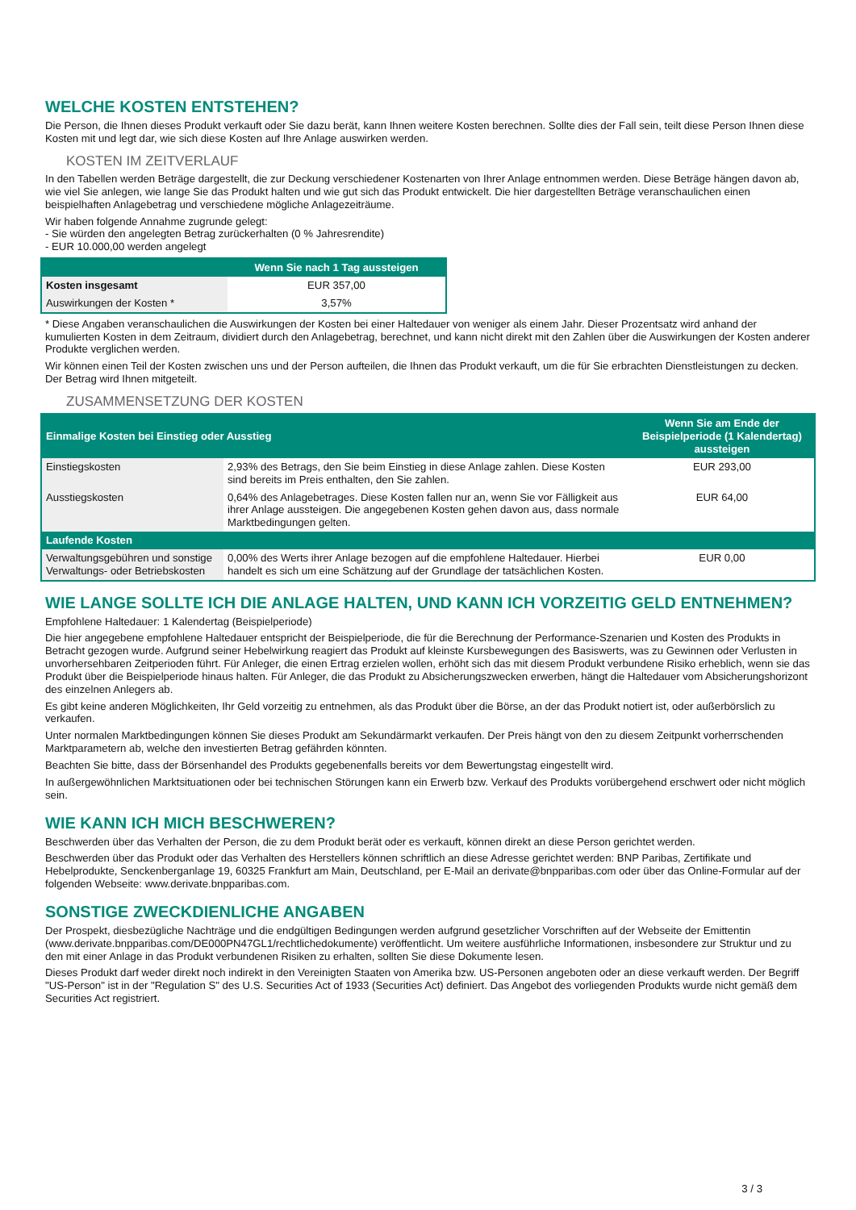WELCHE KOSTEN ENTSTEHEN?
Die Person, die Ihnen dieses Produkt verkauft oder Sie dazu berät, kann Ihnen weitere Kosten berechnen. Sollte dies der Fall sein, teilt diese Person Ihnen diese Kosten mit und legt dar, wie sich diese Kosten auf Ihre Anlage auswirken werden.
KOSTEN IM ZEITVERLAUF
In den Tabellen werden Beträge dargestellt, die zur Deckung verschiedener Kostenarten von Ihrer Anlage entnommen werden. Diese Beträge hängen davon ab, wie viel Sie anlegen, wie lange Sie das Produkt halten und wie gut sich das Produkt entwickelt. Die hier dargestellten Beträge veranschaulichen einen beispielhaften Anlagebetrag und verschiedene mögliche Anlagezeiträume.
Wir haben folgende Annahme zugrunde gelegt:
- Sie würden den angelegten Betrag zurückerhalten (0 % Jahresrendite)
- EUR 10.000,00 werden angelegt
| | Wenn Sie nach 1 Tag aussteigen |
| --- | --- |
| Kosten insgesamt | EUR 357,00 |
| Auswirkungen der Kosten * | 3,57% |
* Diese Angaben veranschaulichen die Auswirkungen der Kosten bei einer Haltedauer von weniger als einem Jahr. Dieser Prozentsatz wird anhand der kumulierten Kosten in dem Zeitraum, dividiert durch den Anlagebetrag, berechnet, und kann nicht direkt mit den Zahlen über die Auswirkungen der Kosten anderer Produkte verglichen werden.
Wir können einen Teil der Kosten zwischen uns und der Person aufteilen, die Ihnen das Produkt verkauft, um die für Sie erbrachten Dienstleistungen zu decken. Der Betrag wird Ihnen mitgeteilt.
ZUSAMMENSETZUNG DER KOSTEN
| Einmalige Kosten bei Einstieg oder Ausstieg | | Wenn Sie am Ende der Beispielperiode (1 Kalendertag) aussteigen |
| --- | --- | --- |
| Einstiegskosten | 2,93% des Betrags, den Sie beim Einstieg in diese Anlage zahlen. Diese Kosten sind bereits im Preis enthalten, den Sie zahlen. | EUR 293,00 |
| Ausstiegskosten | 0,64% des Anlagebetrages. Diese Kosten fallen nur an, wenn Sie vor Fälligkeit aus ihrer Anlage aussteigen. Die angegebenen Kosten gehen davon aus, dass normale Marktbedingungen gelten. | EUR 64,00 |
| Laufende Kosten | | |
| Verwaltungsgebühren und sonstige Verwaltungs- oder Betriebskosten | 0,00% des Werts ihrer Anlage bezogen auf die empfohlene Haltedauer. Hierbei handelt es sich um eine Schätzung auf der Grundlage der tatsächlichen Kosten. | EUR 0,00 |
WIE LANGE SOLLTE ICH DIE ANLAGE HALTEN, UND KANN ICH VORZEITIG GELD ENTNEHMEN?
Empfohlene Haltedauer: 1 Kalendertag (Beispielperiode)
Die hier angegebene empfohlene Haltedauer entspricht der Beispielperiode, die für die Berechnung der Performance-Szenarien und Kosten des Produkts in Betracht gezogen wurde. Aufgrund seiner Hebelwirkung reagiert das Produkt auf kleinste Kursbewegungen des Basiswerts, was zu Gewinnen oder Verlusten in unvorhersehbaren Zeitperioden führt. Für Anleger, die einen Ertrag erzielen wollen, erhöht sich das mit diesem Produkt verbundene Risiko erheblich, wenn sie das Produkt über die Beispielperiode hinaus halten. Für Anleger, die das Produkt zu Absicherungszwecken erwerben, hängt die Haltedauer vom Absicherungshorizont des einzelnen Anlegers ab.
Es gibt keine anderen Möglichkeiten, Ihr Geld vorzeitig zu entnehmen, als das Produkt über die Börse, an der das Produkt notiert ist, oder außerbörslich zu verkaufen.
Unter normalen Marktbedingungen können Sie dieses Produkt am Sekundärmarkt verkaufen. Der Preis hängt von den zu diesem Zeitpunkt vorherrschenden Marktparametern ab, welche den investierten Betrag gefährden könnten.
Beachten Sie bitte, dass der Börsenhandel des Produkts gegebenenfalls bereits vor dem Bewertungstag eingestellt wird.
In außergewöhnlichen Marktsituationen oder bei technischen Störungen kann ein Erwerb bzw. Verkauf des Produkts vorübergehend erschwert oder nicht möglich sein.
WIE KANN ICH MICH BESCHWEREN?
Beschwerden über das Verhalten der Person, die zu dem Produkt berät oder es verkauft, können direkt an diese Person gerichtet werden.
Beschwerden über das Produkt oder das Verhalten des Herstellers können schriftlich an diese Adresse gerichtet werden: BNP Paribas, Zertifikate und Hebelprodukte, Senckenberganlage 19, 60325 Frankfurt am Main, Deutschland, per E-Mail an derivate@bnpparibas.com oder über das Online-Formular auf der folgenden Webseite: www.derivate.bnpparibas.com.
SONSTIGE ZWECKDIENLICHE ANGABEN
Der Prospekt, diesbezügliche Nachträge und die endgültigen Bedingungen werden aufgrund gesetzlicher Vorschriften auf der Webseite der Emittentin (www.derivate.bnpparibas.com/DE000PN47GL1/rechtlichedokumente) veröffentlicht. Um weitere ausführliche Informationen, insbesondere zur Struktur und zu den mit einer Anlage in das Produkt verbundenen Risiken zu erhalten, sollten Sie diese Dokumente lesen.
Dieses Produkt darf weder direkt noch indirekt in den Vereinigten Staaten von Amerika bzw. US-Personen angeboten oder an diese verkauft werden. Der Begriff "US-Person" ist in der "Regulation S" des U.S. Securities Act of 1933 (Securities Act) definiert. Das Angebot des vorliegenden Produkts wurde nicht gemäß dem Securities Act registriert.
3 / 3